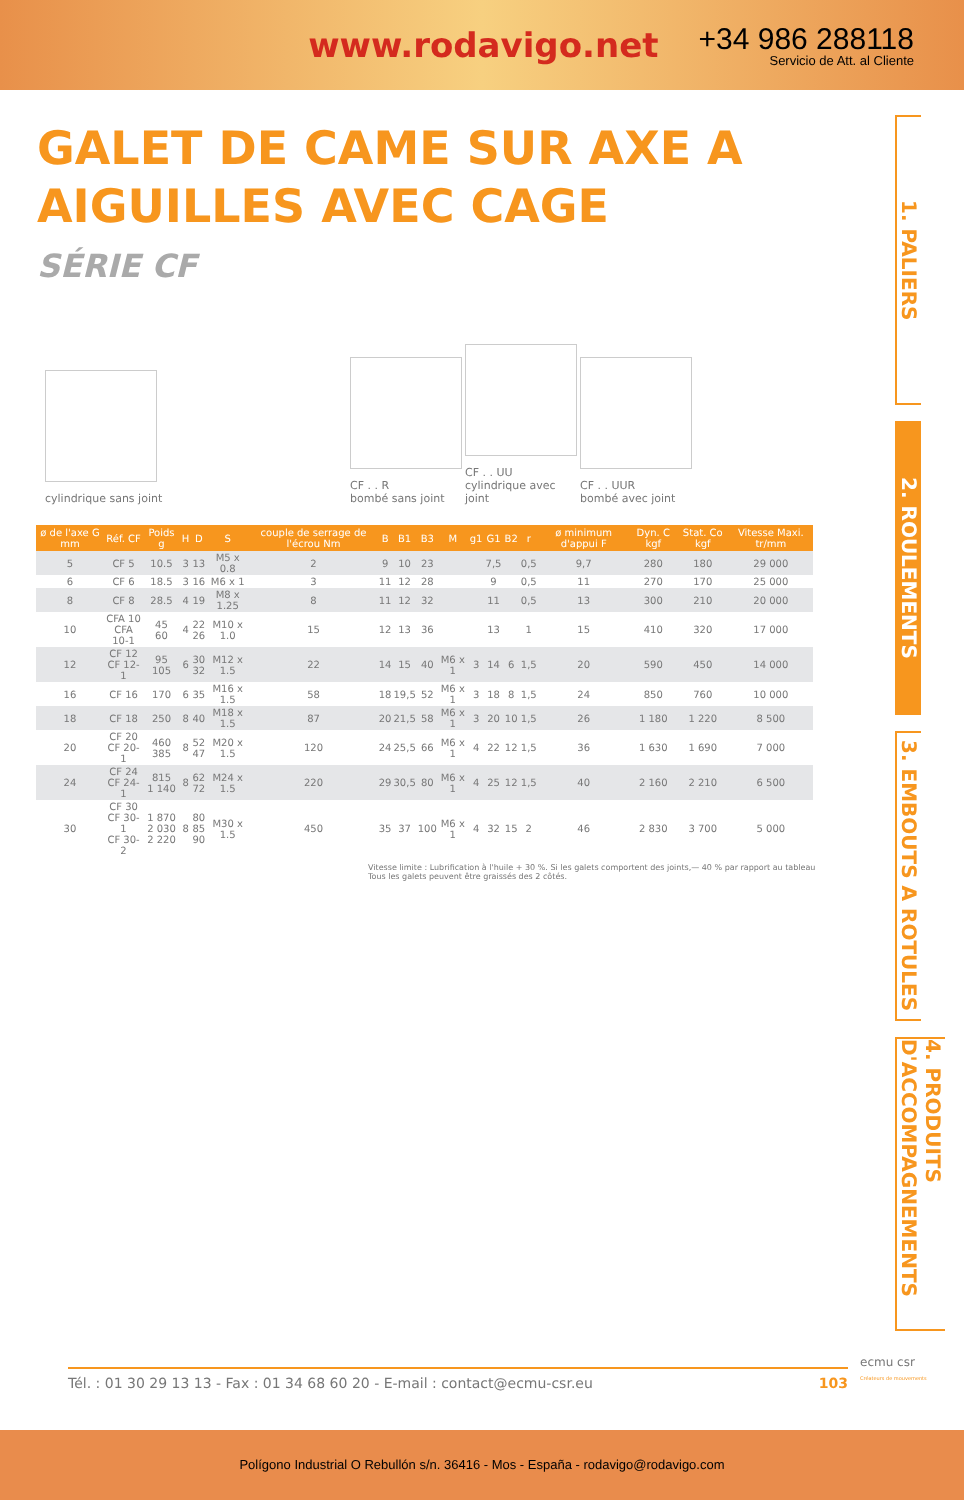www.rodavigo.net
+34 986 288118
Servicio de Att. al Cliente
GALET DE CAME SUR AXE A AIGUILLES AVEC CAGE
SÉRIE CF
cylindrique sans joint
CF . . R
bombé sans joint
CF . . UU
cylindrique avec joint
CF . . UUR
bombé avec joint
| ø de l'axe G mm | Réf. CF | Poids g | H | D | S | couple de serrage de l'écrou Nm | B | B1 | B3 | M | g1 | G1 | B2 | r | ø minimum d'appui F | Dyn. C kgf | Stat. Co kgf | Vitesse Maxi. tr/mm |
| --- | --- | --- | --- | --- | --- | --- | --- | --- | --- | --- | --- | --- | --- | --- | --- | --- | --- | --- |
| 5 | CF 5 | 10.5 | 3 | 13 | M5 x 0.8 | 2 | 9 | 10 | 23 | | | 7,5 | | 0,5 | 9,7 | 280 | 180 | 29 000 |
| 6 | CF 6 | 18.5 | 3 | 16 | M6 x 1 | 3 | 11 | 12 | 28 | | | 9 | | 0,5 | 11 | 270 | 170 | 25 000 |
| 8 | CF 8 | 28.5 | 4 | 19 | M8 x 1.25 | 8 | 11 | 12 | 32 | | | 11 | | 0,5 | 13 | 300 | 210 | 20 000 |
| 10 | CFA 10 CFA 10-1 | 45 60 | 4 | 22 26 | M10 x 1.0 | 15 | 12 | 13 | 36 | | | 13 | | 1 | 15 | 410 | 320 | 17 000 |
| 12 | CF 12 CF 12-1 | 95 105 | 6 | 30 32 | M12 x 1.5 | 22 | 14 | 15 | 40 | M6 x 1 | 3 | 14 | 6 | 1,5 | 20 | 590 | 450 | 14 000 |
| 16 | CF 16 | 170 | 6 | 35 | M16 x 1.5 | 58 | 18 | 19,5 | 52 | M6 x 1 | 3 | 18 | 8 | 1,5 | 24 | 850 | 760 | 10 000 |
| 18 | CF 18 | 250 | 8 | 40 | M18 x 1.5 | 87 | 20 | 21,5 | 58 | M6 x 1 | 3 | 20 | 10 | 1,5 | 26 | 1 180 | 1 220 | 8 500 |
| 20 | CF 20 CF 20-1 | 460 385 | 8 | 52 47 | M20 x 1.5 | 120 | 24 | 25,5 | 66 | M6 x 1 | 4 | 22 | 12 | 1,5 | 36 | 1 630 | 1 690 | 7 000 |
| 24 | CF 24 CF 24-1 | 815 1 140 | 8 | 62 72 | M24 x 1.5 | 220 | 29 | 30,5 | 80 | M6 x 1 | 4 | 25 | 12 | 1,5 | 40 | 2 160 | 2 210 | 6 500 |
| 30 | CF 30 CF 30-1 CF 30-2 | 1 870 2 030 2 220 | 8 | 80 85 90 | M30 x 1.5 | 450 | 35 | 37 | 100 | M6 x 1 | 4 | 32 | 15 | 2 | 46 | 2 830 | 3 700 | 5 000 |
Vitesse limite : Lubrification à l'huile + 30 %. Si les galets comportent des joints,— 40 % par rapport au tableau
Tous les galets peuvent être graissés des 2 côtés.
1. PALIERS
2. ROULEMENTS
3. EMBOUTS A ROTULES
4. PRODUITS D'ACCOMPAGNEMENTS
Tél. : 01 30 29 13 13 - Fax : 01 34 68 60 20 - E-mail : contact@ecmu-csr.eu 103
ecmu csr
Créateurs de mouvements
Polígono Industrial O Rebullón s/n. 36416 - Mos - España - rodavigo@rodavigo.com